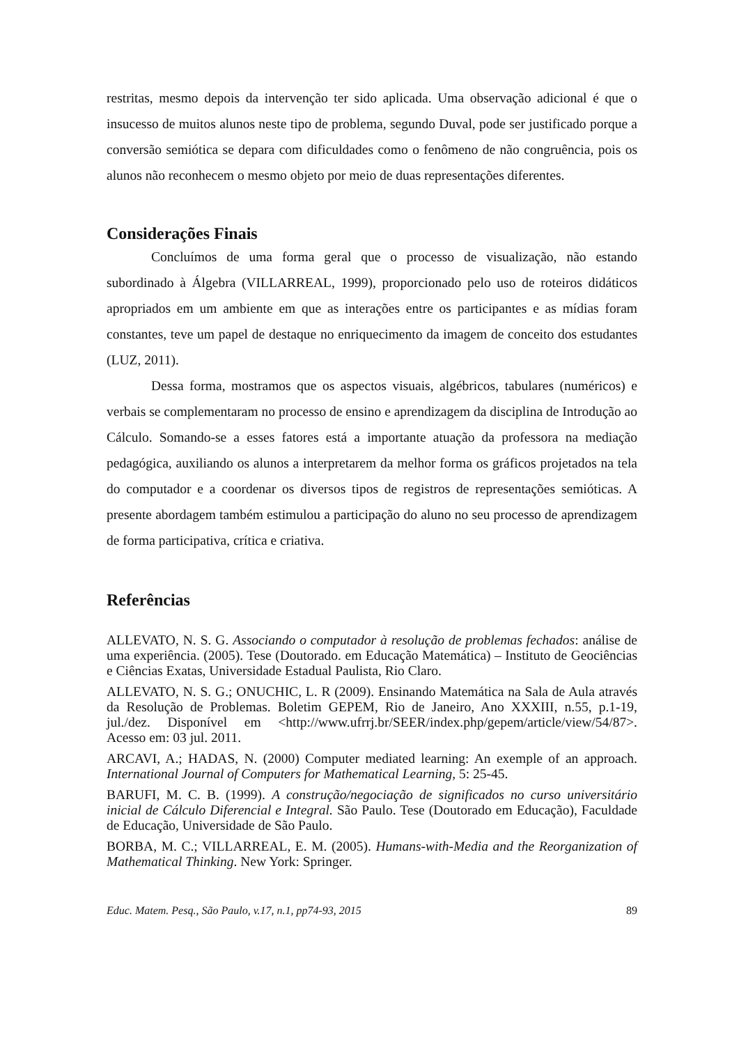restritas, mesmo depois da intervenção ter sido aplicada. Uma observação adicional é que o insucesso de muitos alunos neste tipo de problema, segundo Duval, pode ser justificado porque a conversão semiótica se depara com dificuldades como o fenômeno de não congruência, pois os alunos não reconhecem o mesmo objeto por meio de duas representações diferentes.
Considerações Finais
Concluímos de uma forma geral que o processo de visualização, não estando subordinado à Álgebra (VILLARREAL, 1999), proporcionado pelo uso de roteiros didáticos apropriados em um ambiente em que as interações entre os participantes e as mídias foram constantes, teve um papel de destaque no enriquecimento da imagem de conceito dos estudantes (LUZ, 2011).
Dessa forma, mostramos que os aspectos visuais, algébricos, tabulares (numéricos) e verbais se complementaram no processo de ensino e aprendizagem da disciplina de Introdução ao Cálculo. Somando-se a esses fatores está a importante atuação da professora na mediação pedagógica, auxiliando os alunos a interpretarem da melhor forma os gráficos projetados na tela do computador e a coordenar os diversos tipos de registros de representações semióticas. A presente abordagem também estimulou a participação do aluno no seu processo de aprendizagem de forma participativa, crítica e criativa.
Referências
ALLEVATO, N. S. G. Associando o computador à resolução de problemas fechados: análise de uma experiência. (2005). Tese (Doutorado. em Educação Matemática) – Instituto de Geociências e Ciências Exatas, Universidade Estadual Paulista, Rio Claro.
ALLEVATO, N. S. G.; ONUCHIC, L. R (2009). Ensinando Matemática na Sala de Aula através da Resolução de Problemas. Boletim GEPEM, Rio de Janeiro, Ano XXXIII, n.55, p.1-19, jul./dez. Disponível em <http://www.ufrrj.br/SEER/index.php/gepem/article/view/54/87>. Acesso em: 03 jul. 2011.
ARCAVI, A.; HADAS, N. (2000) Computer mediated learning: An exemple of an approach. International Journal of Computers for Mathematical Learning, 5: 25-45.
BARUFI, M. C. B. (1999). A construção/negociação de significados no curso universitário inicial de Cálculo Diferencial e Integral. São Paulo. Tese (Doutorado em Educação), Faculdade de Educação, Universidade de São Paulo.
BORBA, M. C.; VILLARREAL, E. M. (2005). Humans-with-Media and the Reorganization of Mathematical Thinking. New York: Springer.
Educ. Matem. Pesq., São Paulo, v.17, n.1, pp74-93, 2015 89